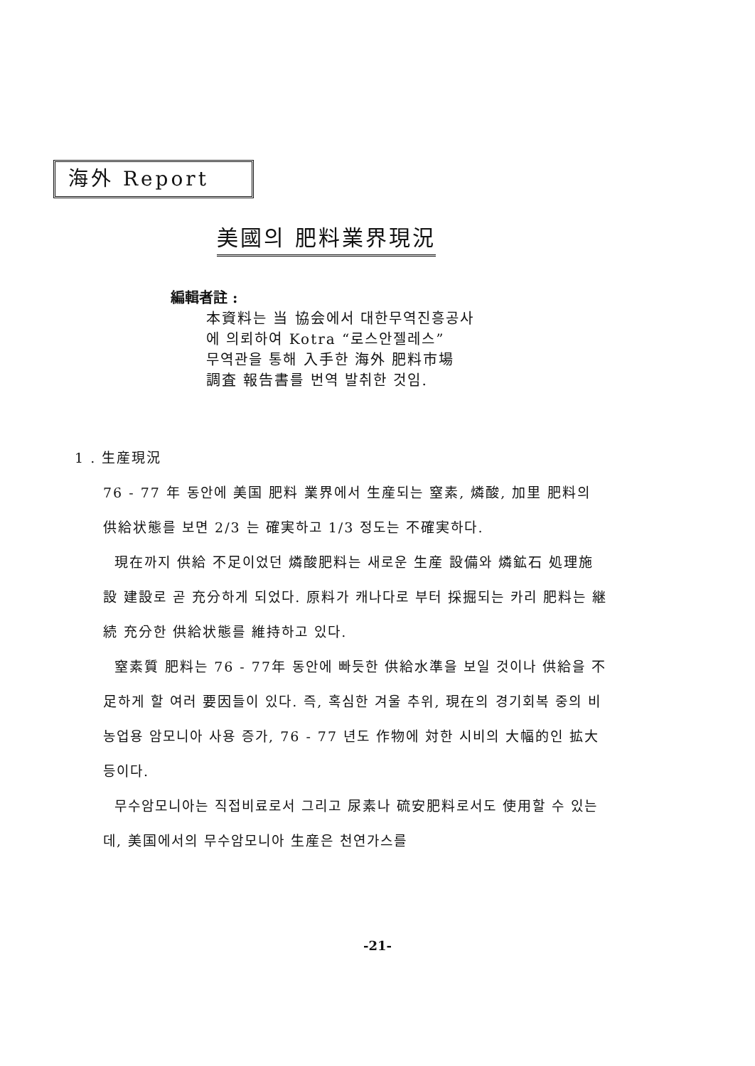海外 Report
美國의 肥料業界現況
編輯者註 :
本資料는 当 協会에서 대한무역진흥공사
에 의뢰하여 Kotra “로스안젤레스”
무역관을 통해 入手한 海外 肥料市場
調査 報告書를 번역 발취한 것임.
1 . 生産現況
76 - 77 年 동안에 美国 肥料 業界에서 生産되는 窒素, 燐酸, 加里 肥料의 供給状態를 보면 2/3 는 確実하고 1/3 정도는 不確実하다.
現在까지 供給 不足이었던 燐酸肥料는 새로운 生産 設備와 燐鉱石 処理施設 建設로 곧 充分하게 되었다. 原料가 캐나다로 부터 採掘되는 카리 肥料는 継続 充分한 供給状態를 維持하고 있다.
窒素質 肥料는 76 - 77年 동안에 빠듯한 供給水準을 보일 것이나 供給을 不足하게 할 여러 要因들이 있다. 즉, 혹심한 겨울 추위, 現在의 경기회복 중의 비농업용 암모니아 사용 증가, 76 - 77 년도 作物에 対한 시비의 大幅的인 拡大 등이다.
무수암모니아는 직접비료로서 그리고 尿素나 硫安肥料로서도 使用할 수 있는데, 美国에서의 무수암모니아 生産은 천연가스를
-21-